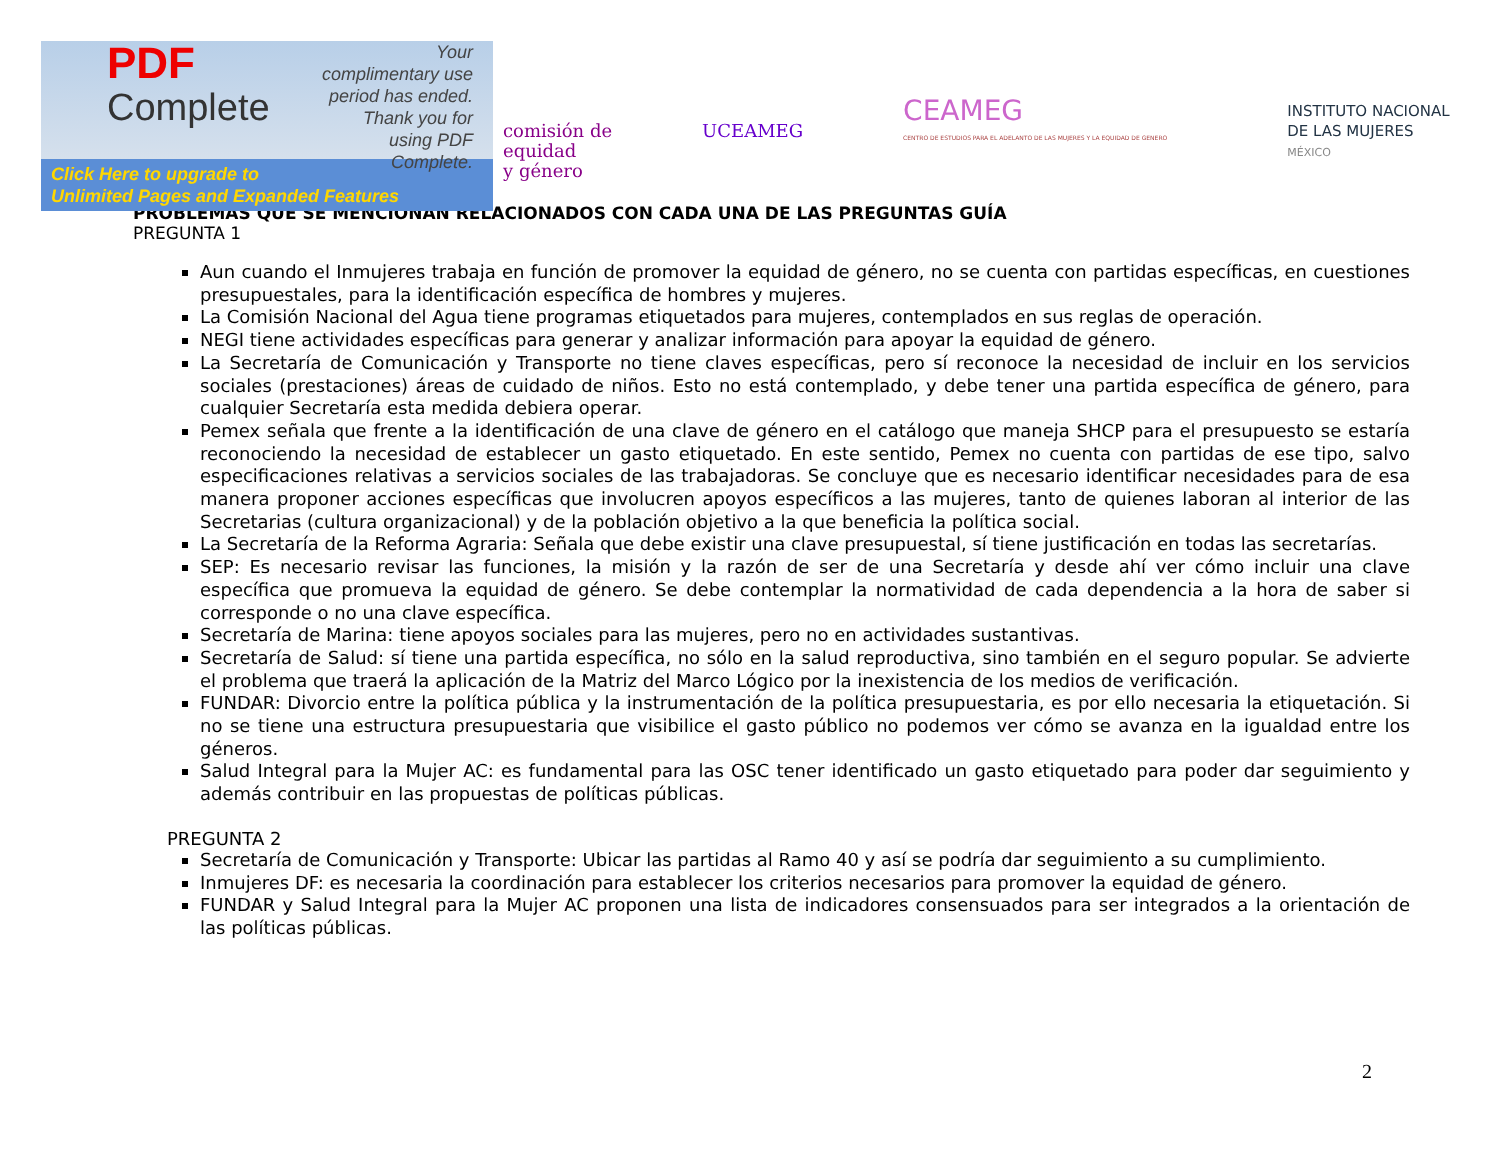PDF
Complete
Your complimentary use period has ended. Thank you for using PDF Complete.
Click Here to upgrade to
Unlimited Pages and Expanded Features
comisión de
equidad
y género
UCEAMEG
CEAMEG
CENTRO DE ESTUDIOS PARA EL ADELANTO DE LAS MUJERES Y LA EQUIDAD DE GENERO
INSTITUTO NACIONAL
DE LAS MUJERES
MÉXICO
PROBLEMAS QUE SE MENCIONAN RELACIONADOS CON CADA UNA DE LAS PREGUNTAS GUÍA
PREGUNTA 1
Aun cuando el Inmujeres trabaja en función de promover la equidad de género, no se cuenta con partidas específicas, en cuestiones presupuestales, para la identificación específica de hombres y mujeres.
La Comisión Nacional del Agua tiene programas etiquetados para mujeres, contemplados en sus reglas de operación.
NEGI tiene actividades específicas para generar y analizar información para apoyar la equidad de género.
La Secretaría de Comunicación y Transporte no tiene claves específicas, pero sí reconoce la necesidad de incluir en los servicios sociales (prestaciones) áreas de cuidado de niños. Esto no está contemplado, y debe tener una partida específica de género, para cualquier Secretaría esta medida debiera operar.
Pemex señala que frente a la identificación de una clave de género en el catálogo que maneja SHCP para el presupuesto se estaría reconociendo la necesidad de establecer un gasto etiquetado. En este sentido, Pemex no cuenta con partidas de ese tipo, salvo especificaciones relativas a servicios sociales de las trabajadoras. Se concluye que es necesario identificar necesidades para de esa manera proponer acciones específicas que involucren apoyos específicos a las mujeres, tanto de quienes laboran al interior de las Secretarias (cultura organizacional) y de la población objetivo a la que beneficia la política social.
La Secretaría de la Reforma Agraria: Señala que debe existir una clave presupuestal, sí tiene justificación en todas las secretarías.
SEP: Es necesario revisar las funciones, la misión y la razón de ser de una Secretaría y desde ahí ver cómo incluir una clave específica que promueva la equidad de género. Se debe contemplar la normatividad de cada dependencia a la hora de saber si corresponde o no una clave específica.
Secretaría de Marina: tiene apoyos sociales para las mujeres, pero no en actividades sustantivas.
Secretaría de Salud: sí tiene una partida específica, no sólo en la salud reproductiva, sino también en el seguro popular. Se advierte el problema que traerá la aplicación de la Matriz del Marco Lógico por la inexistencia de los medios de verificación.
FUNDAR: Divorcio entre la política pública y la instrumentación de la política presupuestaria, es por ello necesaria la etiquetación. Si no se tiene una estructura presupuestaria que visibilice el gasto público no podemos ver cómo se avanza en la igualdad entre los géneros.
Salud Integral para la Mujer AC: es fundamental para las OSC tener identificado un gasto etiquetado para poder dar seguimiento y además contribuir en las propuestas de políticas públicas.
PREGUNTA 2
Secretaría de Comunicación y Transporte: Ubicar las partidas al Ramo 40 y así se podría dar seguimiento a su cumplimiento.
Inmujeres DF: es necesaria la coordinación para establecer los criterios necesarios para promover la equidad de género.
FUNDAR y Salud Integral para la Mujer AC proponen una lista de indicadores consensuados para ser integrados a la orientación de las políticas públicas.
2